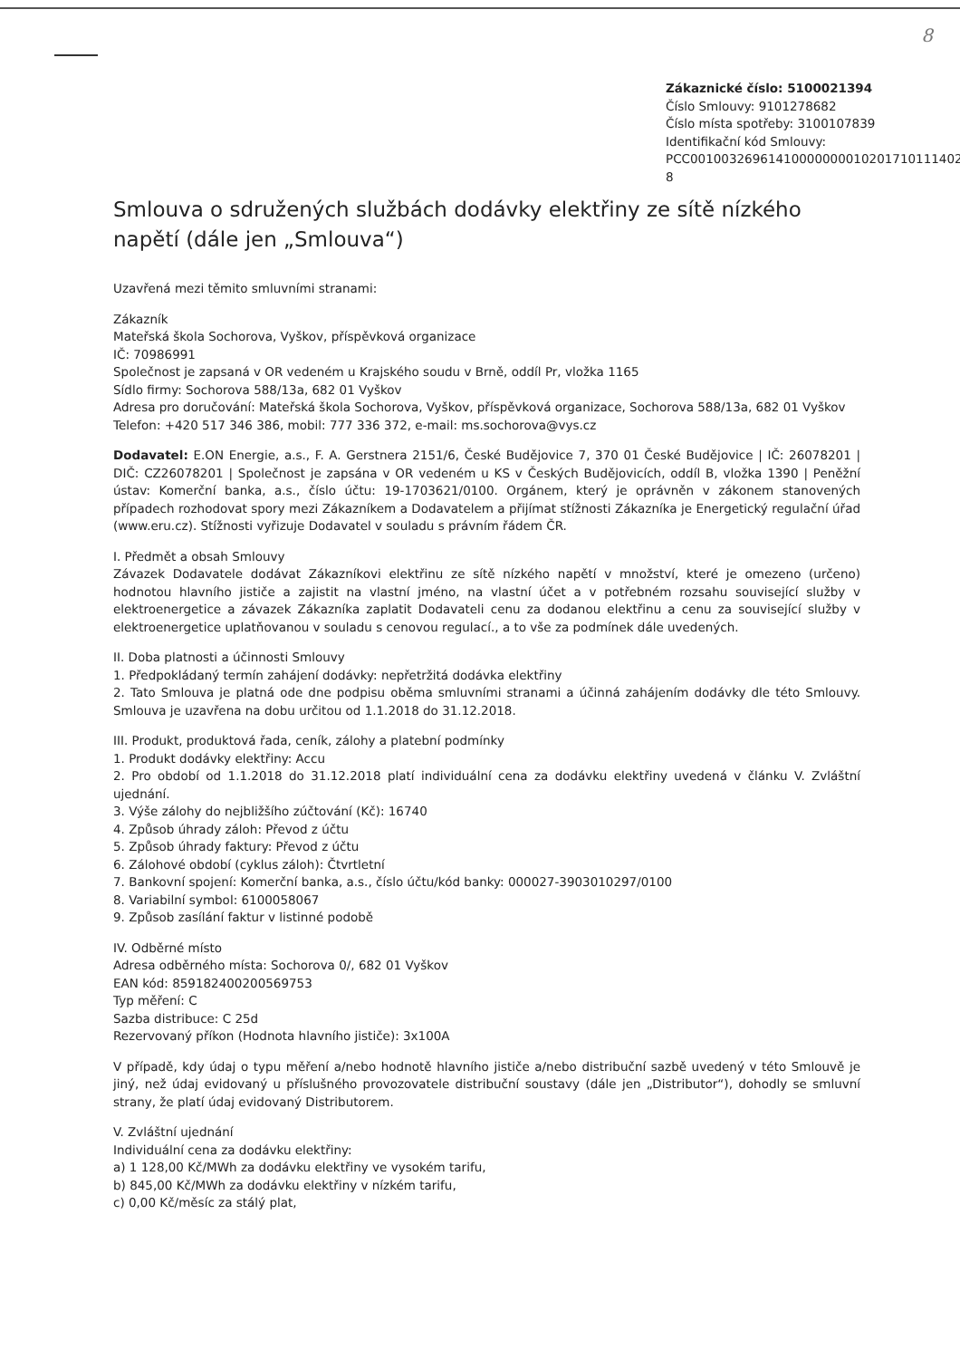8
Zákaznické číslo: 5100021394
Číslo Smlouvy: 9101278682
Číslo místa spotřeby: 3100107839
Identifikační kód Smlouvy:
PCC001003269614100000000102017101114025​8
Smlouva o sdružených službách dodávky elektřiny ze sítě nízkého napětí (dále jen „Smlouva“)
Uzavřená mezi těmito smluvními stranami:
Zákazník
Mateřská škola Sochorova, Vyškov, příspěvková organizace
IČ: 70986991
Společnost je zapsaná v OR vedeném u Krajského soudu v Brně, oddíl Pr, vložka 1165
Sídlo firmy: Sochorova 588/13a, 682 01 Vyškov
Adresa pro doručování: Mateřská škola Sochorova, Vyškov, příspěvková organizace, Sochorova 588/13a, 682 01 Vyškov
Telefon: +420 517 346 386, mobil: 777 336 372, e-mail: ms.sochorova@vys.cz
Dodavatel: E.ON Energie, a.s., F. A. Gerstnera 2151/6, České Budějovice 7, 370 01 České Budějovice | IČ: 26078201 | DIČ: CZ26078201 | Společnost je zapsána v OR vedeném u KS v Českých Budějovicích, oddíl B, vložka 1390 | Peněžní ústav: Komerční banka, a.s., číslo účtu: 19-1703621/0100. Orgánem, který je oprávněn v zákonem stanovených případech rozhodovat spory mezi Zákazníkem a Dodavatelem a přijímat stížnosti Zákazníka je Energetický regulační úřad (www.eru.cz). Stížnosti vyřizuje Dodavatel v souladu s právním řádem ČR.
I. Předmět a obsah Smlouvy
Závazek Dodavatele dodávat Zákazníkovi elektřinu ze sítě nízkého napětí v množství, které je omezeno (určeno) hodnotou hlavního jističe a zajistit na vlastní jméno, na vlastní účet a v potřebném rozsahu související služby v elektroenergetice a závazek Zákazníka zaplatit Dodavateli cenu za dodanou elektřinu a cenu za související služby v elektroenergetice uplatňovanou v souladu s cenovou regulací., a to vše za podmínek dále uvedených.
II. Doba platnosti a účinnosti Smlouvy
1. Předpokládaný termín zahájení dodávky: nepřetržitá dodávka elektřiny
2. Tato Smlouva je platná ode dne podpisu oběma smluvními stranami a účinná zahájením dodávky dle této Smlouvy. Smlouva je uzavřena na dobu určitou od 1.1.2018 do 31.12.2018.
III. Produkt, produktová řada, ceník, zálohy a platební podmínky
1. Produkt dodávky elektřiny: Accu
2. Pro období od 1.1.2018 do 31.12.2018 platí individuální cena za dodávku elektřiny uvedená v článku V. Zvláštní ujednání.
3. Výše zálohy do nejbližšího zúčtování (Kč): 16740
4. Způsob úhrady záloh: Převod z účtu
5. Způsob úhrady faktury: Převod z účtu
6. Zálohové období (cyklus záloh): Čtvrtletní
7. Bankovní spojení: Komerční banka, a.s., číslo účtu/kód banky: 000027-3903010297/0100
8. Variabilní symbol: 6100058067
9. Způsob zasílání faktur v listinné podobě
IV. Odběrné místo
Adresa odběrného místa: Sochorova 0/, 682 01 Vyškov
EAN kód: 859182400200569753
Typ měření: C
Sazba distribuce: C 25d
Rezervovaný příkon (Hodnota hlavního jističe): 3x100A
V případě, kdy údaj o typu měření a/nebo hodnotě hlavního jističe a/nebo distribuční sazbě uvedený v této Smlouvě je jiný, než údaj evidovaný u příslušného provozovatele distribuční soustavy (dále jen „Distributor“), dohodly se smluvní strany, že platí údaj evidovaný Distributorem.
V. Zvláštní ujednání
Individuální cena za dodávku elektřiny:
a) 1 128,00 Kč/MWh za dodávku elektřiny ve vysokém tarifu,
b) 845,00 Kč/MWh za dodávku elektřiny v nízkém tarifu,
c) 0,00 Kč/měsíc za stálý plat,